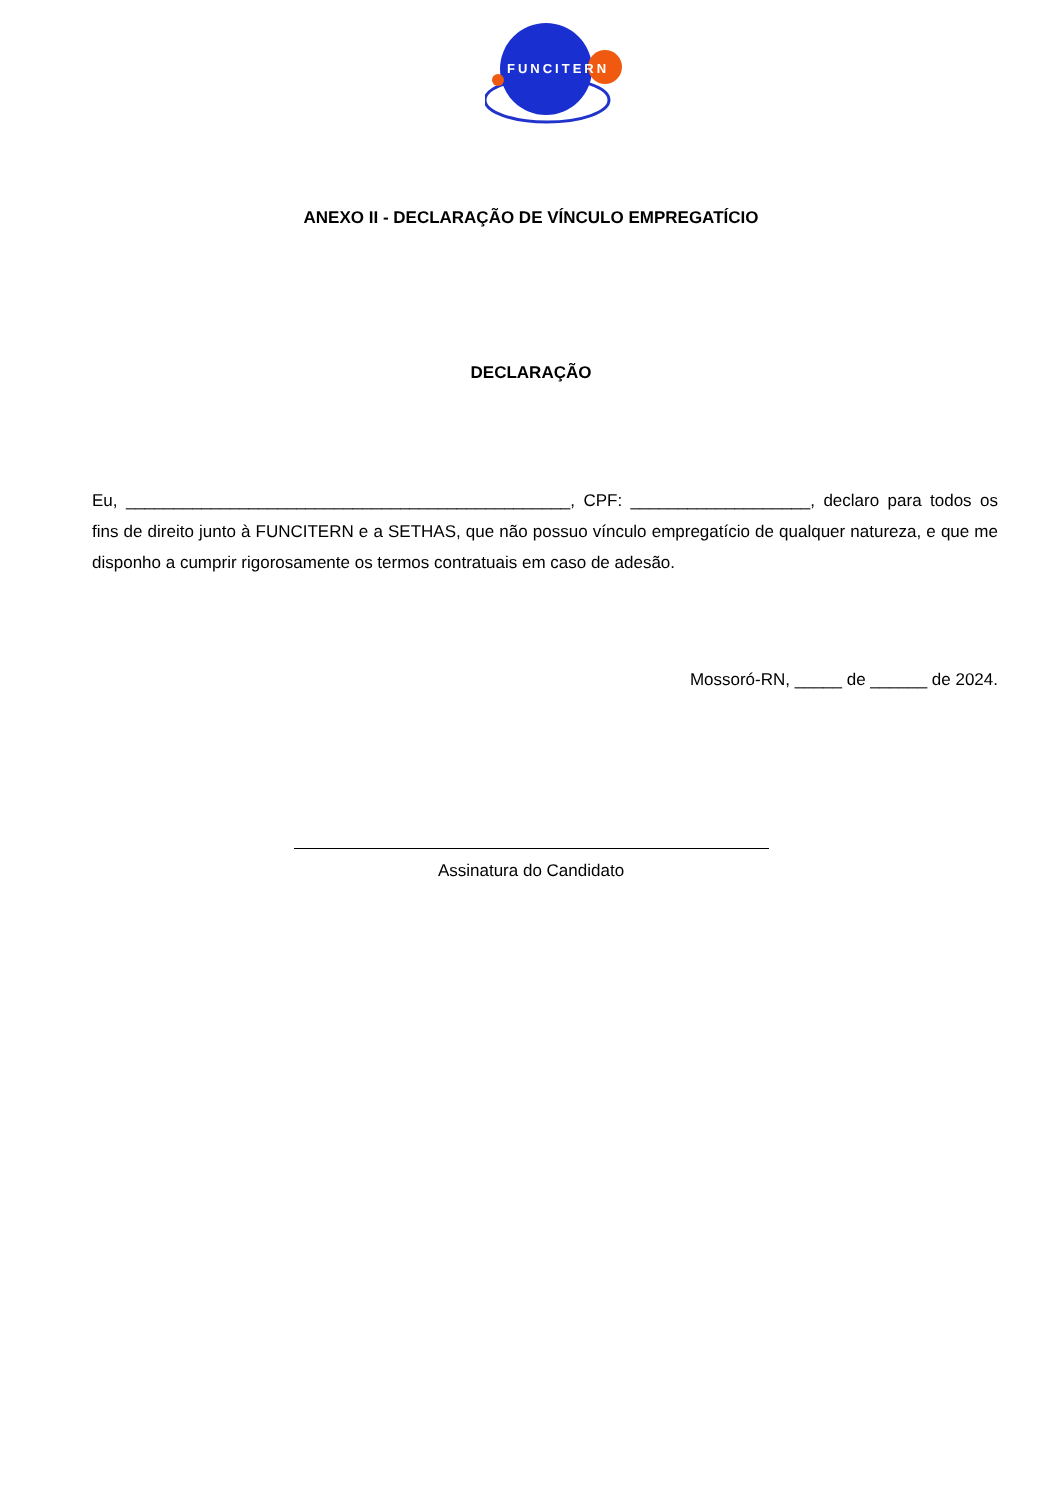FUNCITERN
ANEXO II - DECLARAÇÃO DE VÍNCULO EMPREGATÍCIO
DECLARAÇÃO
Eu, _______________________________________________, CPF: ___________________, declaro para todos os fins de direito junto à FUNCITERN e a SETHAS, que não possuo vínculo empregatício de qualquer natureza, e que me disponho a cumprir rigorosamente os termos contratuais em caso de adesão.
Mossoró-RN, _____ de ______ de 2024.
Assinatura do Candidato